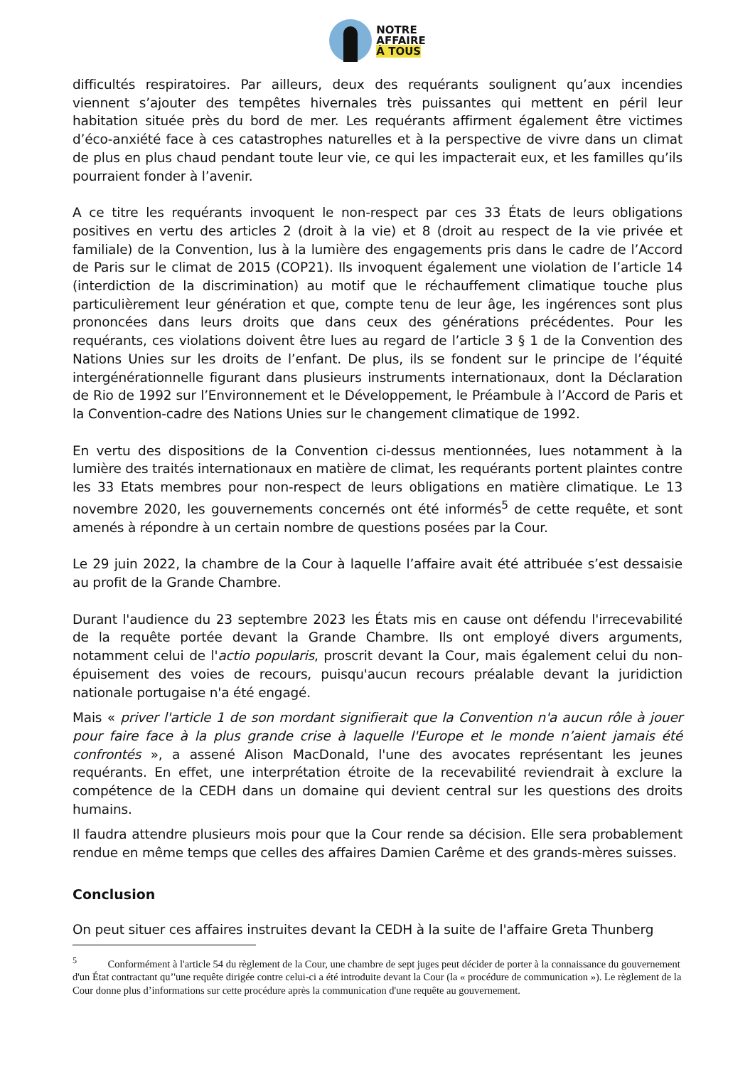NOTRE
AFFAIRE
À TOUS
difficultés respiratoires. Par ailleurs, deux des requérants soulignent qu’aux incendies viennent s’ajouter des tempêtes hivernales très puissantes qui mettent en péril leur habitation située près du bord de mer. Les requérants affirment également être victimes d’éco-anxiété face à ces catastrophes naturelles et à la perspective de vivre dans un climat de plus en plus chaud pendant toute leur vie, ce qui les impacterait eux, et les familles qu’ils pourraient fonder à l’avenir.
A ce titre les requérants invoquent le non-respect par ces 33 États de leurs obligations positives en vertu des articles 2 (droit à la vie) et 8 (droit au respect de la vie privée et familiale) de la Convention, lus à la lumière des engagements pris dans le cadre de l’Accord de Paris sur le climat de 2015 (COP21). Ils invoquent également une violation de l’article 14 (interdiction de la discrimination) au motif que le réchauffement climatique touche plus particulièrement leur génération et que, compte tenu de leur âge, les ingérences sont plus prononcées dans leurs droits que dans ceux des générations précédentes. Pour les requérants, ces violations doivent être lues au regard de l’article 3 § 1 de la Convention des Nations Unies sur les droits de l’enfant. De plus, ils se fondent sur le principe de l’équité intergénérationnelle figurant dans plusieurs instruments internationaux, dont la Déclaration de Rio de 1992 sur l’Environnement et le Développement, le Préambule à l’Accord de Paris et la Convention-cadre des Nations Unies sur le changement climatique de 1992.
En vertu des dispositions de la Convention ci-dessus mentionnées, lues notamment à la lumière des traités internationaux en matière de climat, les requérants portent plaintes contre les 33 Etats membres pour non-respect de leurs obligations en matière climatique. Le 13 novembre 2020, les gouvernements concernés ont été informés<sup>5</sup> de cette requête, et sont amenés à répondre à un certain nombre de questions posées par la Cour.
Le 29 juin 2022, la chambre de la Cour à laquelle l’affaire avait été attribuée s’est dessaisie au profit de la Grande Chambre.
Durant l'audience du 23 septembre 2023 les États mis en cause ont défendu l'irrecevabilité de la requête portée devant la Grande Chambre. Ils ont employé divers arguments, notamment celui de l'actio popularis, proscrit devant la Cour, mais également celui du non-épuisement des voies de recours, puisqu'aucun recours préalable devant la juridiction nationale portugaise n'a été engagé.
Mais « priver l'article 1 de son mordant signifierait que la Convention n'a aucun rôle à jouer pour faire face à la plus grande crise à laquelle l'Europe et le monde n’aient jamais été confrontés », a assené Alison MacDonald, l'une des avocates représentant les jeunes requérants. En effet, une interprétation étroite de la recevabilité reviendrait à exclure la compétence de la CEDH dans un domaine qui devient central sur les questions des droits humains.
Il faudra attendre plusieurs mois pour que la Cour rende sa décision. Elle sera probablement rendue en même temps que celles des affaires Damien Carême et des grands-mères suisses.
Conclusion
On peut situer ces affaires instruites devant la CEDH à la suite de l'affaire Greta Thunberg
<sup>5</sup> Conformément à l'article 54 du règlement de la Cour, une chambre de sept juges peut décider de porter à la connaissance du gouvernement d'un État contractant qu’'une requête dirigée contre celui-ci a été introduite devant la Cour (la « procédure de communication »). Le règlement de la Cour donne plus d’informations sur cette procédure après la communication d'une requête au gouvernement.